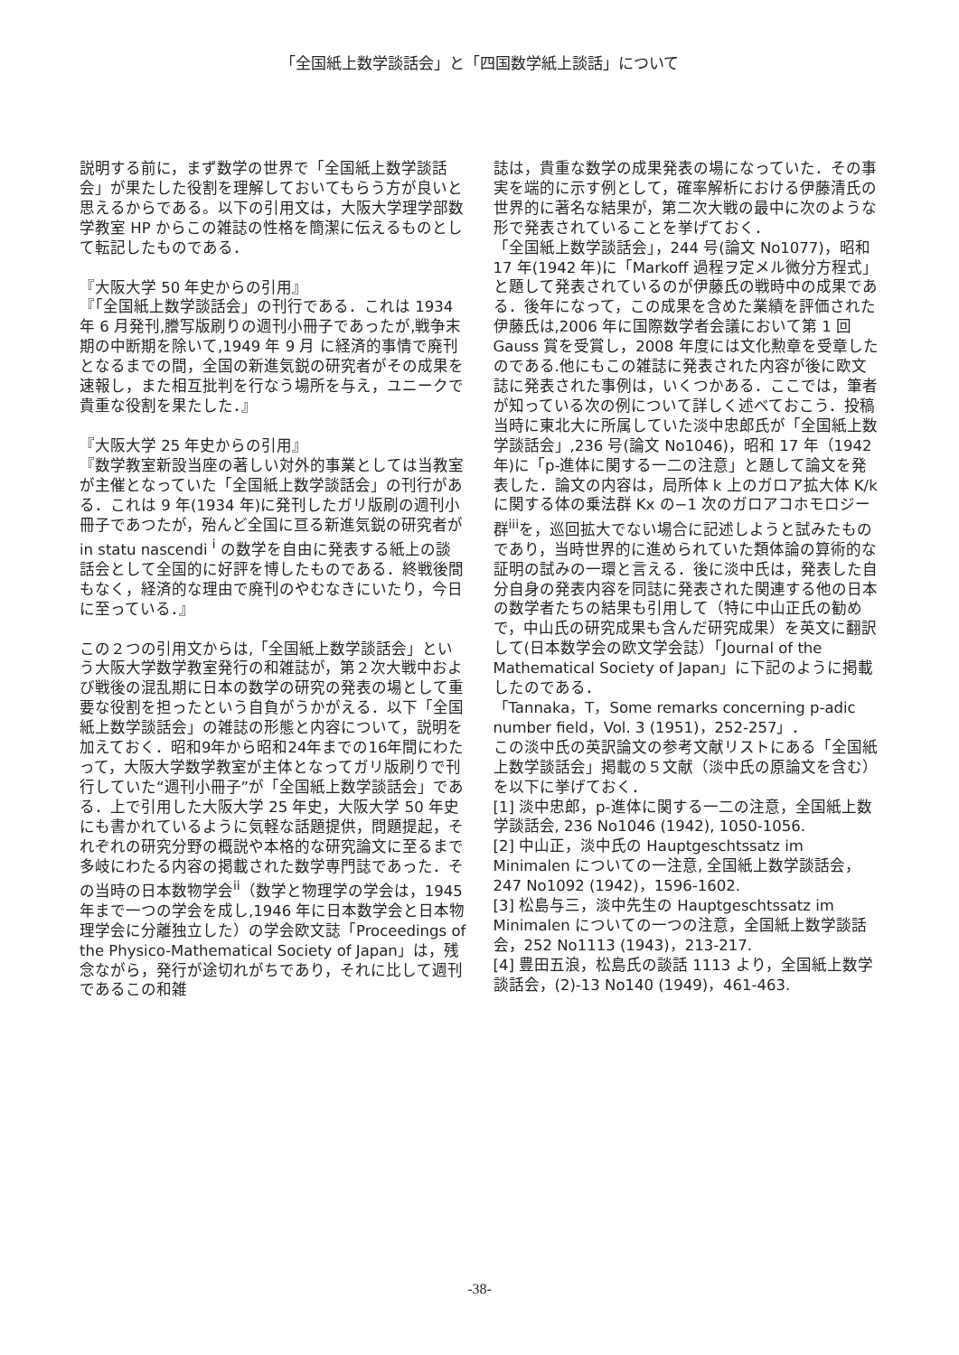「全国紙上数学談話会」と「四国数学紙上談話」について
説明する前に，まず数学の世界で「全国紙上数学談話会」が果たした役割を理解しておいてもらう方が良いと思えるからである。以下の引用文は，大阪大学理学部数学教室 HP からこの雑誌の性格を簡潔に伝えるものとして転記したものである．
『大阪大学 50 年史からの引用』
『「全国紙上数学談話会」の刊行である．これは 1934 年 6 月発刊,謄写版刷りの週刊小冊子であったが,戦争末期の中断期を除いて,1949 年 9 月 に経済的事情で廃刊となるまでの間，全国の新進気鋭の研究者がその成果を速報し，また相互批判を行なう場所を与え，ユニークで貴重な役割を果たした．』
『大阪大学 25 年史からの引用』
『数学教室新設当座の著しい対外的事業としては当教室が主催となっていた「全国紙上数学談話会」の刊行がある．これは 9 年(1934 年)に発刊したガリ版刷の週刊小冊子であつたが，殆んど全国に亘る新進気鋭の研究者が in statu nascendi <sup>i</sup> の数学を自由に発表する紙上の談話会として全国的に好評を博したものである．終戦後間もなく，経済的な理由で廃刊のやむなきにいたり，今日に至っている．』
この２つの引用文からは,「全国紙上数学談話会」という大阪大学数学教室発行の和雑誌が，第２次大戦中および戦後の混乱期に日本の数学の研究の発表の場として重要な役割を担ったという自負がうかがえる．以下「全国紙上数学談話会」の雑誌の形態と内容について，説明を加えておく．昭和9年から昭和24年までの16年間にわたって，大阪大学数学教室が主体となってガリ版刷りで刊行していた“週刊小冊子”が「全国紙上数学談話会」である．上で引用した大阪大学 25 年史，大阪大学 50 年史にも書かれているように気軽な話題提供，問題提起，それぞれの研究分野の概説や本格的な研究論文に至るまで多岐にわたる内容の掲載された数学専門誌であった．その当時の日本数物学会<sup>ii</sup>（数学と物理学の学会は，1945 年まで一つの学会を成し,1946 年に日本数学会と日本物理学会に分離独立した）の学会欧文誌「Proceedings of the Physico-Mathematical Society of Japan」は，残念ながら，発行が途切れがちであり，それに比して週刊であるこの和雑
誌は，貴重な数学の成果発表の場になっていた．その事実を端的に示す例として，確率解析における伊藤清氏の世界的に著名な結果が，第二次大戦の最中に次のような形で発表されていることを挙げておく．
「全国紙上数学談話会」，244 号(論文 No1077)，昭和 17 年(1942 年)に「Markoff 過程ヲ定メル微分方程式」と題して発表されているのが伊藤氏の戦時中の成果である．後年になって，この成果を含めた業績を評価された伊藤氏は,2006 年に国際数学者会議において第 1 回 Gauss 賞を受賞し，2008 年度には文化勲章を受章したのである.他にもこの雑誌に発表された内容が後に欧文誌に発表された事例は，いくつかある．ここでは，筆者が知っている次の例について詳しく述べておこう．投稿当時に東北大に所属していた淡中忠郎氏が「全国紙上数学談話会」,236 号(論文 No1046)，昭和 17 年（1942 年)に「p-進体に関する一二の注意」と題して論文を発表した．論文の内容は，局所体 k 上のガロア拡大体 K/k に関する体の乗法群 Kx の−1 次のガロアコホモロジー群<sup>iii</sup>を，巡回拡大でない場合に記述しようと試みたものであり，当時世界的に進められていた類体論の算術的な証明の試みの一環と言える．後に淡中氏は，発表した自分自身の発表内容を同誌に発表された関連する他の日本の数学者たちの結果も引用して（特に中山正氏の勧めで，中山氏の研究成果も含んだ研究成果）を英文に翻訳して(日本数学会の欧文学会誌）「Journal of the Mathematical Society of Japan」に下記のように掲載したのである．
「Tannaka，T，Some remarks concerning p-adic number field，Vol. 3 (1951)，252-257」．
この淡中氏の英訳論文の参考文献リストにある「全国紙上数学談話会」掲載の５文献（淡中氏の原論文を含む）を以下に挙げておく．
[1] 淡中忠郎，p-進体に関する一二の注意，全国紙上数学談話会, 236 No1046 (1942), 1050-1056.
[2] 中山正，淡中氏の Hauptgeschtssatz im Minimalen についての一注意, 全国紙上数学談話会，247 No1092 (1942)，1596-1602.
[3] 松島与三，淡中先生の Hauptgeschtssatz im Minimalen についての一つの注意，全国紙上数学談話会，252 No1113 (1943)，213-217.
[4] 豊田五浪，松島氏の談話 1113 より，全国紙上数学談話会，(2)-13 No140 (1949)，461-463.
-38-